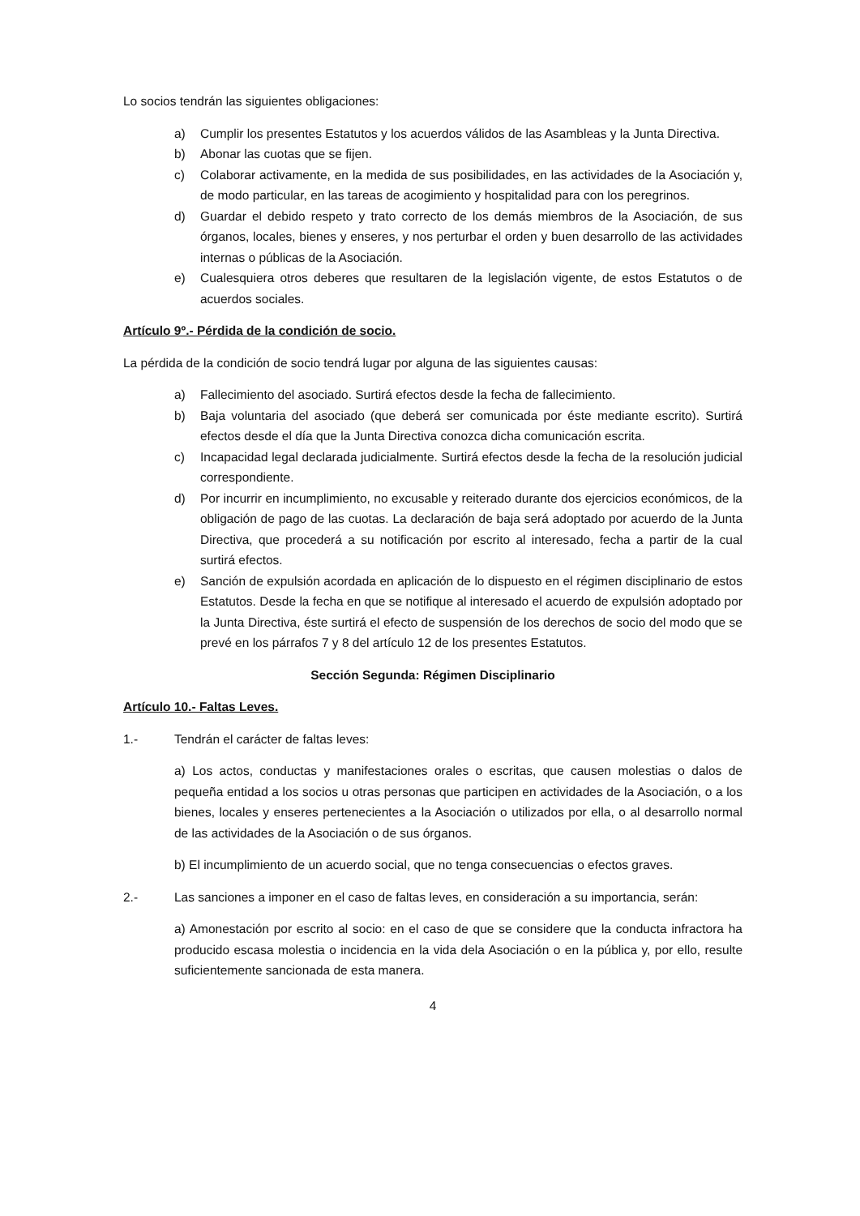Lo socios tendrán las siguientes obligaciones:
a) Cumplir los presentes Estatutos y los acuerdos válidos de las Asambleas y la Junta Directiva.
b) Abonar las cuotas que se fijen.
c) Colaborar activamente, en la medida de sus posibilidades, en las actividades de la Asociación y, de modo particular, en las tareas de acogimiento y hospitalidad para con los peregrinos.
d) Guardar el debido respeto y trato correcto de los demás miembros de la Asociación, de sus órganos, locales, bienes y enseres, y nos perturbar el orden y buen desarrollo de las actividades internas o públicas de la Asociación.
e) Cualesquiera otros deberes que resultaren de la legislación vigente, de estos Estatutos o de acuerdos sociales.
Artículo 9º.- Pérdida de la condición de socio.
La pérdida de la condición de socio tendrá lugar por alguna de las siguientes causas:
a) Fallecimiento del asociado. Surtirá efectos desde la fecha de fallecimiento.
b) Baja voluntaria del asociado (que deberá ser comunicada por éste mediante escrito). Surtirá efectos desde el día que la Junta Directiva conozca dicha comunicación escrita.
c) Incapacidad legal declarada judicialmente. Surtirá efectos desde la fecha de la resolución judicial correspondiente.
d) Por incurrir en incumplimiento, no excusable y reiterado durante dos ejercicios económicos, de la obligación de pago de las cuotas. La declaración de baja será adoptado por acuerdo de la Junta Directiva, que procederá a su notificación por escrito al interesado, fecha a partir de la cual surtirá efectos.
e) Sanción de expulsión acordada en aplicación de lo dispuesto en el régimen disciplinario de estos Estatutos. Desde la fecha en que se notifique al interesado el acuerdo de expulsión adoptado por la Junta Directiva, éste surtirá el efecto de suspensión de los derechos de socio del modo que se prevé en los párrafos 7 y 8 del artículo 12 de los presentes Estatutos.
Sección Segunda: Régimen Disciplinario
Artículo 10.- Faltas Leves.
1.- Tendrán el carácter de faltas leves:
a) Los actos, conductas y manifestaciones orales o escritas, que causen molestias o dalos de pequeña entidad a los socios u otras personas que participen en actividades de la Asociación, o a los bienes, locales y enseres pertenecientes a la Asociación o utilizados por ella, o al desarrollo normal de las actividades de la Asociación o de sus órganos.
b) El incumplimiento de un acuerdo social, que no tenga consecuencias o efectos graves.
2.- Las sanciones a imponer en el caso de faltas leves, en consideración a su importancia, serán:
a) Amonestación por escrito al socio: en el caso de que se considere que la conducta infractora ha producido escasa molestia o incidencia en la vida dela Asociación o en la pública y, por ello, resulte suficientemente sancionada de esta manera.
4